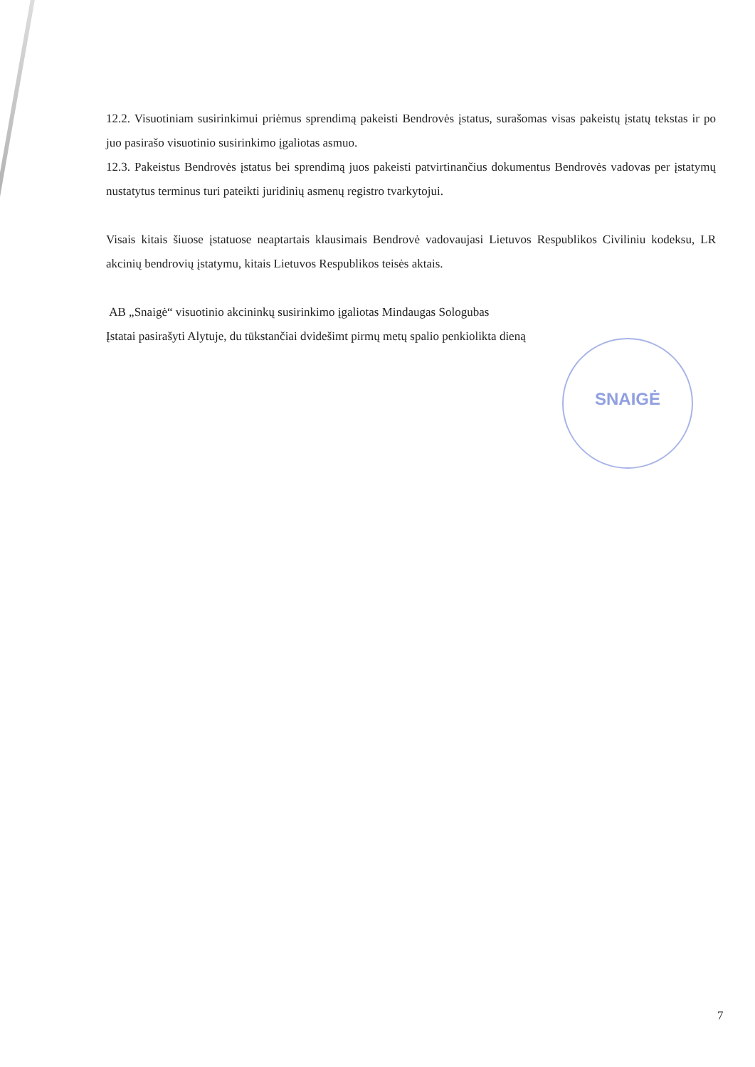12.2. Visuotiniam susirinkimui priėmus sprendimą pakeisti Bendrovės įstatus, surašomas visas pakeistų įstatų tekstas ir po juo pasirašo visuotinio susirinkimo įgaliotas asmuo.
12.3. Pakeistus Bendrovės įstatus bei sprendimą juos pakeisti patvirtinančius dokumentus Bendrovės vadovas per įstatymų nustatytus terminus turi pateikti juridinių asmenų registro tvarkytojui.
Visais kitais šiuose įstatuose neaptartais klausimais Bendrovė vadovaujasi Lietuvos Respublikos Civiliniu kodeksu, LR akcinių bendrovių įstatymu, kitais Lietuvos Respublikos teisės aktais.
AB „Snaigė“ visuotinio akcininkų susirinkimo įgaliotas Mindaugas Sologubas
Įstatai pasirašyti Alytuje, du tūkstančiai dvidešimt pirmų metų spalio penkiolikta dieną
SNAIGĖ
7